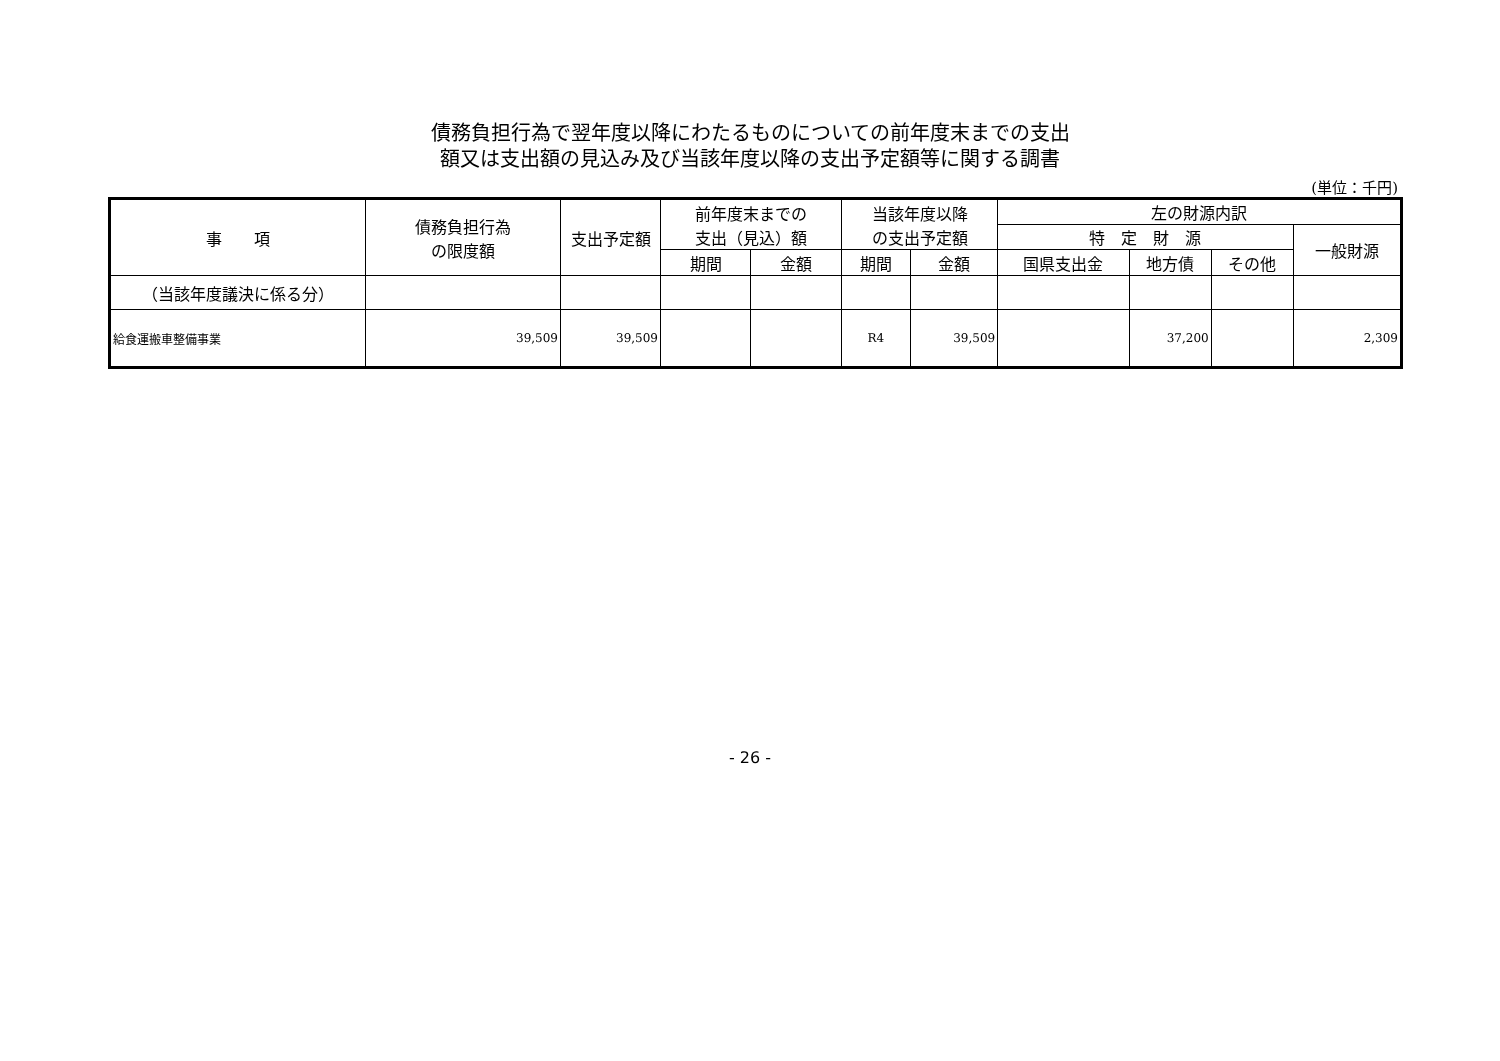債務負担行為で翌年度以降にわたるものについての前年度末までの支出
額又は支出額の見込み及び当該年度以降の支出予定額等に関する調書
(単位：千円)
| 事 項 | 債務負担行為 の限度額 | 支出予定額 | 前年度末までの 支出（見込）額 | | 当該年度以降 の支出予定額 | | 左の財源内訳 | | | |
| --- | --- | --- | --- | --- | --- | --- | --- | --- | --- | --- |
| | | | | | | | 特 定 財 源 | | | 一般財源 |
| | | | 期間 | 金額 | 期間 | 金額 | 国県支出金 | 地方債 | その他 | |
| （当該年度議決に係る分） | | | | | | | | | | |
| 給食運搬車整備事業 | 39,509 | 39,509 | | | R4 | 39,509 | | 37,200 | | 2,309 |
- 26 -